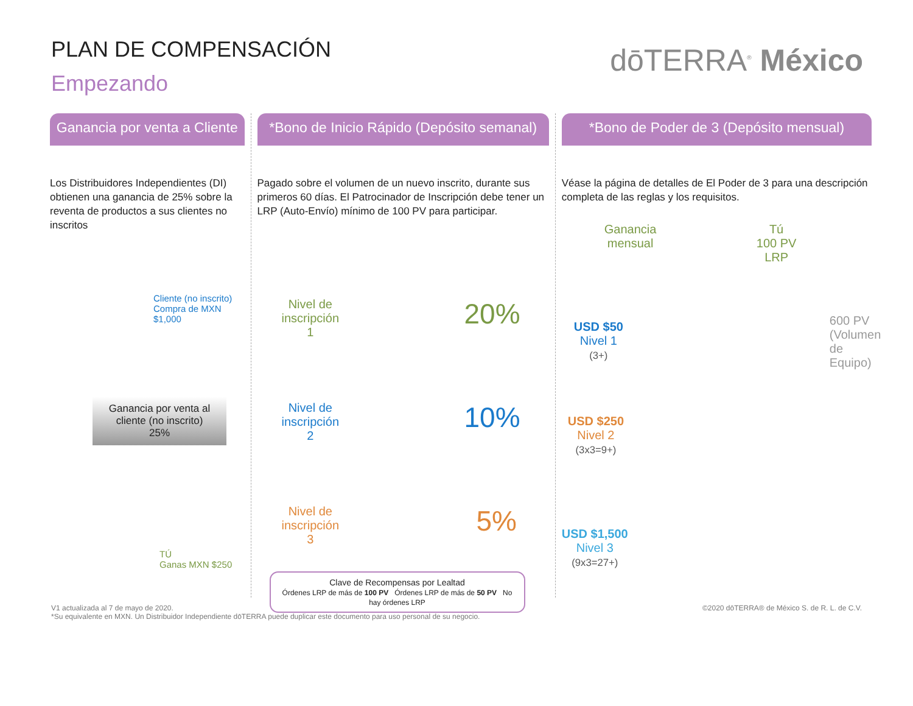PLAN DE COMPENSACIÓN
Empezando
dōTERRA<sup>®</sup> México
Ganancia por venta a Cliente
Los Distribuidores Independientes (DI) obtienen una ganancia de 25% sobre la reventa de productos a sus clientes no inscritos
Cliente (no inscrito)
Compra de MXN $1,000
Ganancia por venta al cliente (no inscrito)
25%
TÚ
Ganas MXN $250
*Bono de Inicio Rápido (Depósito semanal)
Pagado sobre el volumen de un nuevo inscrito, durante sus primeros 60 días. El Patrocinador de Inscripción debe tener un LRP (Auto-Envío) mínimo de 100 PV para participar.
Nivel de
inscripción
1
20%
Nivel de
inscripción
2
10%
Nivel de
inscripción
3
5%
Clave de Recompensas por Lealtad
Órdenes LRP de más de 100 PV Órdenes LRP de más de 50 PV No hay órdenes LRP
*Bono de Poder de 3 (Depósito mensual)
Véase la página de detalles de El Poder de 3 para una descripción completa de las reglas y los requisitos.
Ganancia
mensual
Tú
100 PV
LRP
600 PV (Volumen de Equipo)
USD $50
Nivel 1
(3+)
USD $250
Nivel 2
(3x3=9+)
USD $1,500
Nivel 3
(9x3=27+)
V1 actualizada al 7 de mayo de 2020.
*Su equivalente en MXN. Un Distribuidor Independiente dōTERRA puede duplicar este documento para uso personal de su negocio.
©2020 dōTERRA® de México S. de R. L. de C.V.